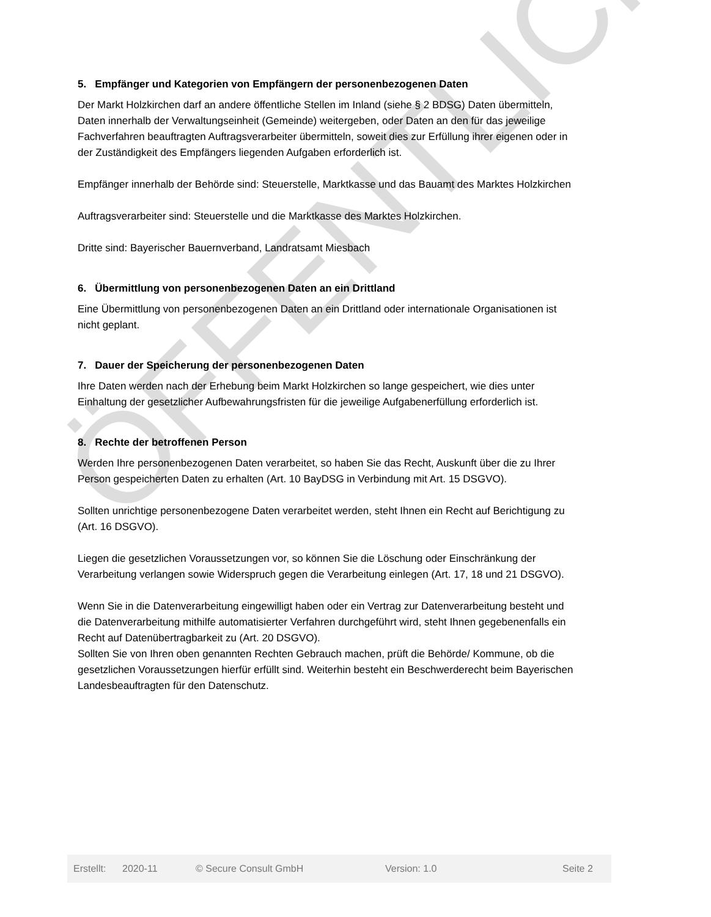ÖFFENTLICH
5. Empfänger und Kategorien von Empfängern der personenbezogenen Daten
Der Markt Holzkirchen darf an andere öffentliche Stellen im Inland (siehe § 2 BDSG) Daten übermitteln, Daten innerhalb der Verwaltungseinheit (Gemeinde) weitergeben, oder Daten an den für das jeweilige Fachverfahren beauftragten Auftragsverarbeiter übermitteln, soweit dies zur Erfüllung ihrer eigenen oder in der Zuständigkeit des Empfängers liegenden Aufgaben erforderlich ist.
Empfänger innerhalb der Behörde sind: Steuerstelle, Marktkasse und das Bauamt des Marktes Holzkirchen
Auftragsverarbeiter sind: Steuerstelle und die Marktkasse des Marktes Holzkirchen.
Dritte sind: Bayerischer Bauernverband, Landratsamt Miesbach
6. Übermittlung von personenbezogenen Daten an ein Drittland
Eine Übermittlung von personenbezogenen Daten an ein Drittland oder internationale Organisationen ist nicht geplant.
7. Dauer der Speicherung der personenbezogenen Daten
Ihre Daten werden nach der Erhebung beim Markt Holzkirchen so lange gespeichert, wie dies unter Einhaltung der gesetzlicher Aufbewahrungsfristen für die jeweilige Aufgabenerfüllung erforderlich ist.
8. Rechte der betroffenen Person
Werden Ihre personenbezogenen Daten verarbeitet, so haben Sie das Recht, Auskunft über die zu Ihrer Person gespeicherten Daten zu erhalten (Art. 10 BayDSG in Verbindung mit Art. 15 DSGVO).
Sollten unrichtige personenbezogene Daten verarbeitet werden, steht Ihnen ein Recht auf Berichtigung zu (Art. 16 DSGVO).
Liegen die gesetzlichen Voraussetzungen vor, so können Sie die Löschung oder Einschränkung der Verarbeitung verlangen sowie Widerspruch gegen die Verarbeitung einlegen (Art. 17, 18 und 21 DSGVO).
Wenn Sie in die Datenverarbeitung eingewilligt haben oder ein Vertrag zur Datenverarbeitung besteht und die Datenverarbeitung mithilfe automatisierter Verfahren durchgeführt wird, steht Ihnen gegebenenfalls ein Recht auf Datenübertragbarkeit zu (Art. 20 DSGVO).
Sollten Sie von Ihren oben genannten Rechten Gebrauch machen, prüft die Behörde/ Kommune, ob die gesetzlichen Voraussetzungen hierfür erfüllt sind. Weiterhin besteht ein Beschwerderecht beim Bayerischen Landesbeauftragten für den Datenschutz.
Erstellt: 2020-11 © Secure Consult GmbH Version: 1.0 Seite 2